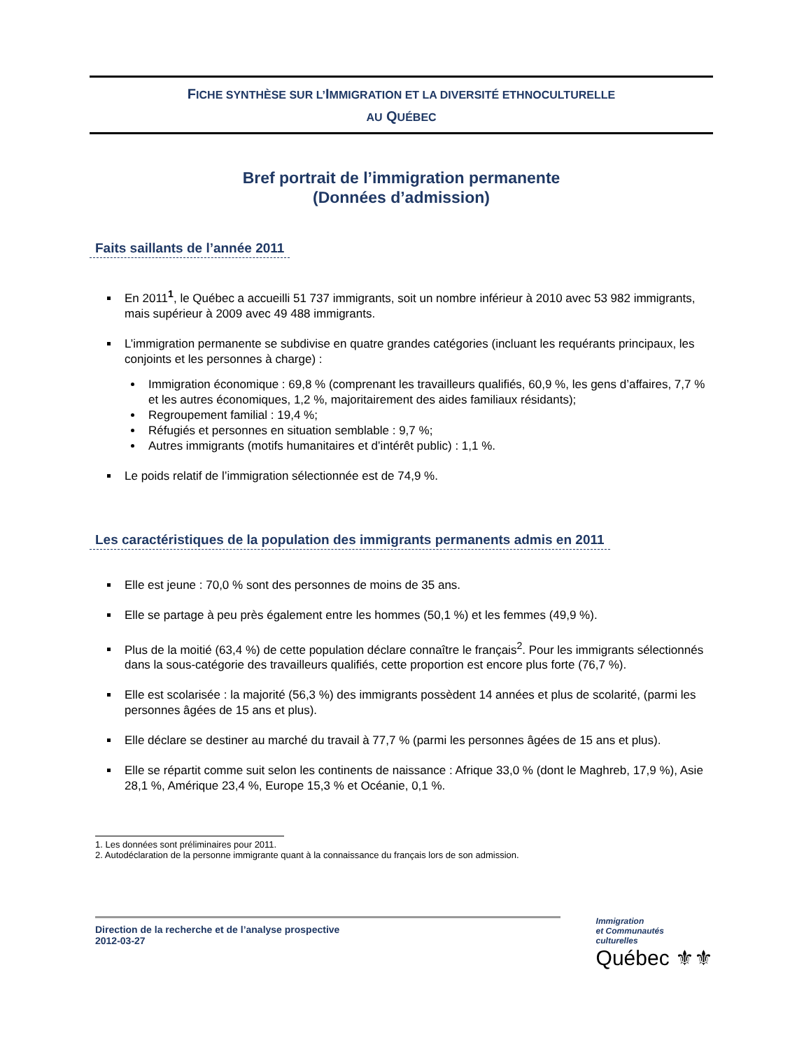FICHE SYNTHÈSE SUR L’IMMIGRATION ET LA DIVERSITÉ ETHNOCULTURELLE
AU QUÉBEC
Bref portrait de l’immigration permanente
(Données d’admission)
Faits saillants de l’année 2011
En 2011<sup>1</sup>, le Québec a accueilli 51 737 immigrants, soit un nombre inférieur à 2010 avec 53 982 immigrants, mais supérieur à 2009 avec 49 488 immigrants.
L’immigration permanente se subdivise en quatre grandes catégories (incluant les requérants principaux, les conjoints et les personnes à charge) :
Immigration économique : 69,8 % (comprenant les travailleurs qualifiés, 60,9 %, les gens d’affaires, 7,7 % et les autres économiques, 1,2 %, majoritairement des aides familiaux résidants);
Regroupement familial : 19,4 %;
Réfugiés et personnes en situation semblable : 9,7 %;
Autres immigrants (motifs humanitaires et d’intérêt public) : 1,1 %.
Le poids relatif de l’immigration sélectionnée est de 74,9 %.
Les caractéristiques de la population des immigrants permanents admis en 2011
Elle est jeune : 70,0 % sont des personnes de moins de 35 ans.
Elle se partage à peu près également entre les hommes (50,1 %) et les femmes (49,9 %).
Plus de la moitié (63,4 %) de cette population déclare connaître le français<sup>2</sup>. Pour les immigrants sélectionnés dans la sous-catégorie des travailleurs qualifiés, cette proportion est encore plus forte (76,7 %).
Elle est scolarisée : la majorité (56,3 %) des immigrants possèdent 14 années et plus de scolarité, (parmi les personnes âgées de 15 ans et plus).
Elle déclare se destiner au marché du travail à 77,7 % (parmi les personnes âgées de 15 ans et plus).
Elle se répartit comme suit selon les continents de naissance : Afrique 33,0 % (dont le Maghreb, 17,9 %), Asie 28,1 %, Amérique 23,4 %, Europe 15,3 % et Océanie, 0,1 %.
1. Les données sont préliminaires pour 2011.
2. Autodéclaration de la personne immigrante quant à la connaissance du français lors de son admission.
Direction de la recherche et de l’analyse prospective
2012-03-27
Immigration
et Communautés
culturelles
Québec ⚜⚜